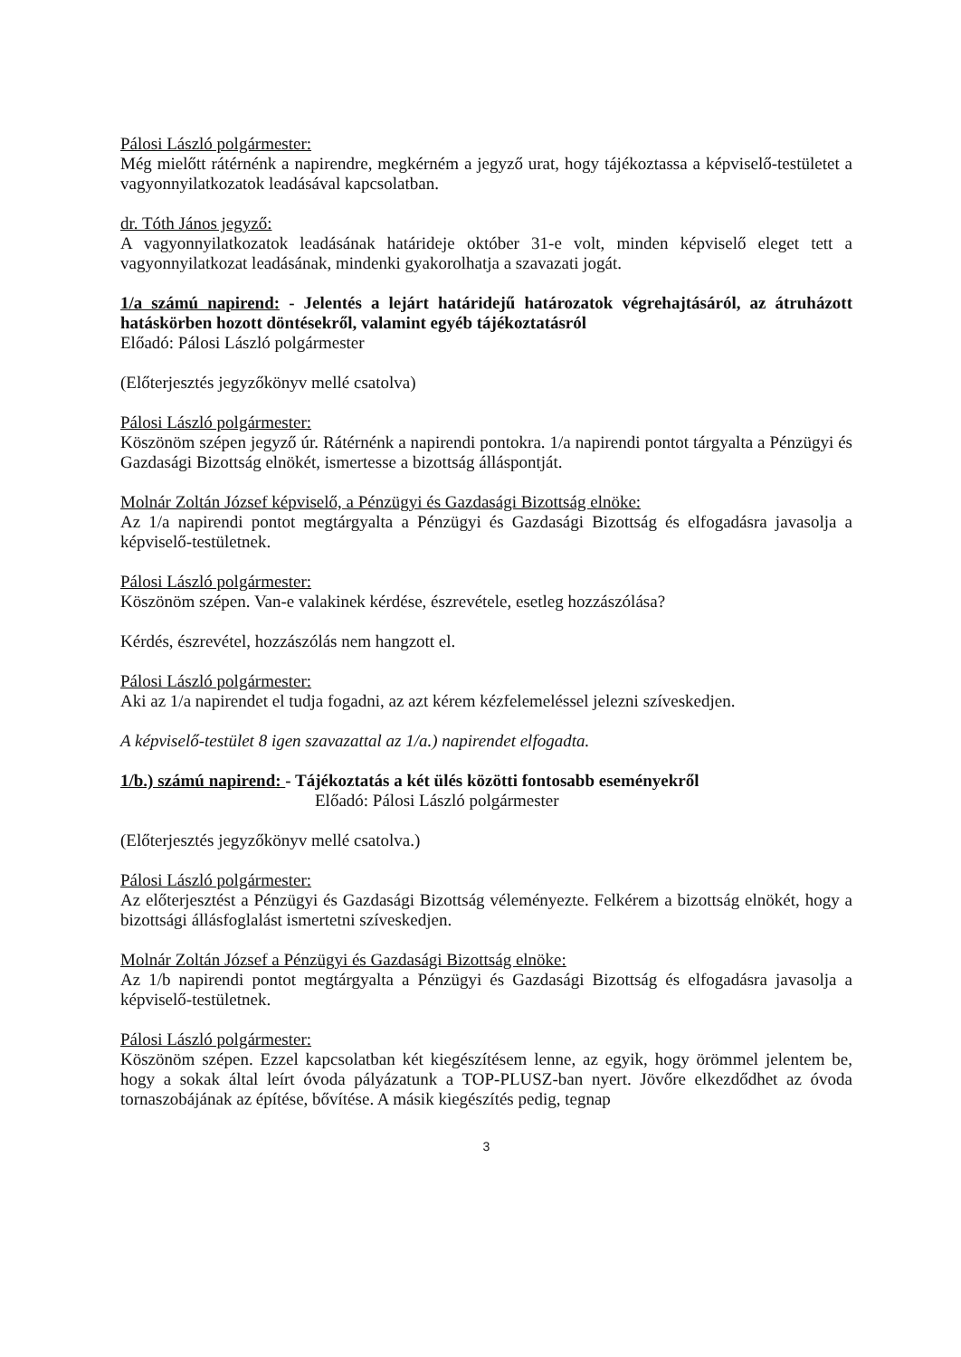Pálosi László polgármester:
Még mielőtt rátérnénk a napirendre, megkérném a jegyző urat, hogy tájékoztassa a képviselő-testületet a vagyonnyilatkozatok leadásával kapcsolatban.
dr. Tóth János jegyző:
A vagyonnyilatkozatok leadásának határideje október 31-e volt, minden képviselő eleget tett a vagyonnyilatkozat leadásának, mindenki gyakorolhatja a szavazati jogát.
1/a számú napirend: - Jelentés a lejárt határidejű határozatok végrehajtásáról, az átruházott hatáskörben hozott döntésekről, valamint egyéb tájékoztatásról
Előadó: Pálosi László polgármester
(Előterjesztés jegyzőkönyv mellé csatolva)
Pálosi László polgármester:
Köszönöm szépen jegyző úr. Rátérnénk a napirendi pontokra. 1/a napirendi pontot tárgyalta a Pénzügyi és Gazdasági Bizottság elnökét, ismertesse a bizottság álláspontját.
Molnár Zoltán József képviselő, a Pénzügyi és Gazdasági Bizottság elnöke:
Az 1/a napirendi pontot megtárgyalta a Pénzügyi és Gazdasági Bizottság és elfogadásra javasolja a képviselő-testületnek.
Pálosi László polgármester:
Köszönöm szépen. Van-e valakinek kérdése, észrevétele, esetleg hozzászólása?
Kérdés, észrevétel, hozzászólás nem hangzott el.
Pálosi László polgármester:
Aki az 1/a napirendet el tudja fogadni, az azt kérem kézfelemeléssel jelezni szíveskedjen.
A képviselő-testület 8 igen szavazattal az 1/a.) napirendet elfogadta.
1/b.) számú napirend: - Tájékoztatás a két ülés közötti fontosabb eseményekről
Előadó: Pálosi László polgármester
(Előterjesztés jegyzőkönyv mellé csatolva.)
Pálosi László polgármester:
Az előterjesztést a Pénzügyi és Gazdasági Bizottság véleményezte. Felkérem a bizottság elnökét, hogy a bizottsági állásfoglalást ismertetni szíveskedjen.
Molnár Zoltán József a Pénzügyi és Gazdasági Bizottság elnöke:
Az 1/b napirendi pontot megtárgyalta a Pénzügyi és Gazdasági Bizottság és elfogadásra javasolja a képviselő-testületnek.
Pálosi László polgármester:
Köszönöm szépen. Ezzel kapcsolatban két kiegészítésem lenne, az egyik, hogy örömmel jelentem be, hogy a sokak által leírt óvoda pályázatunk a TOP-PLUSZ-ban nyert. Jövőre elkezdődhet az óvoda tornaszobájának az építése, bővítése. A másik kiegészítés pedig, tegnap
3